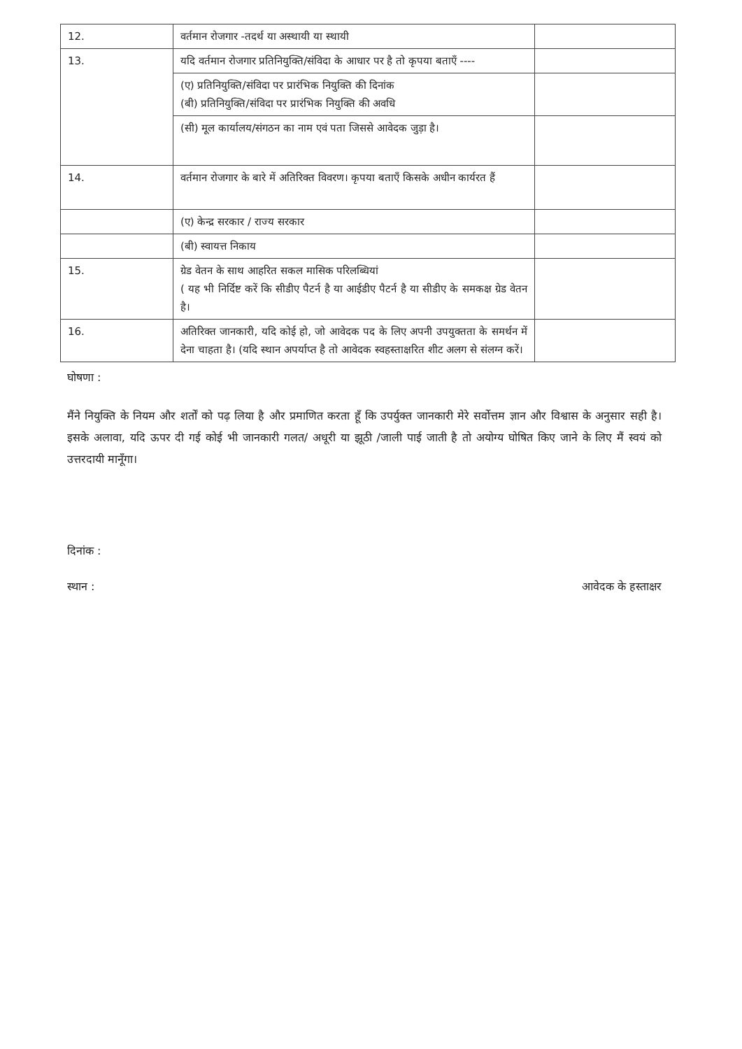| 12. | वर्तमान रोजगार -तदर्थ या अस्थायी या स्थायी | |
| 13. | यदि वर्तमान रोजगार प्रतिनियुक्ति/संविदा के आधार पर है तो कृपया बताएँ ---- | |
| | (ए) प्रतिनियुक्ति/संविदा पर प्रारंभिक नियुक्ति की दिनांक (बी) प्रतिनियुक्ति/संविदा पर प्रारंभिक नियुक्ति की अवधि | |
| | (सी) मूल कार्यालय/संगठन का नाम एवं पता जिससे आवेदक जुड़ा है। | |
| 14. | वर्तमान रोजगार के बारे में अतिरिक्त विवरण। कृपया बताएँ किसके अधीन कार्यरत हैं | |
| | (ए) केन्द्र सरकार / राज्य सरकार | |
| | (बी) स्वायत्त निकाय | |
| 15. | ग्रेड वेतन के साथ आहरित सकल मासिक परिलब्धियां ( यह भी निर्दिष्ट करें कि सीडीए पैटर्न है या आईडीए पैटर्न है या सीडीए के समकक्ष ग्रेड वेतन है। | |
| 16. | अतिरिक्त जानकारी, यदि कोई हो, जो आवेदक पद के लिए अपनी उपयुक्तता के समर्थन में देना चाहता है। (यदि स्थान अपर्याप्त है तो आवेदक स्वहस्ताक्षरित शीट अलग से संलग्न करें। | |
घोषणा :
मैंने नियुक्ति के नियम और शर्तों को पढ़ लिया है और प्रमाणित करता हूँ कि उपर्युक्त जानकारी मेरे सर्वोत्तम ज्ञान और विश्वास के अनुसार सही है। इसके अलावा, यदि ऊपर दी गई कोई भी जानकारी गलत/ अधूरी या झूठी /जाली पाई जाती है तो अयोग्य घोषित किए जाने के लिए मैं स्वयं को उत्तरदायी मानूँगा।
दिनांक :
स्थान : आवेदक के हस्ताक्षर